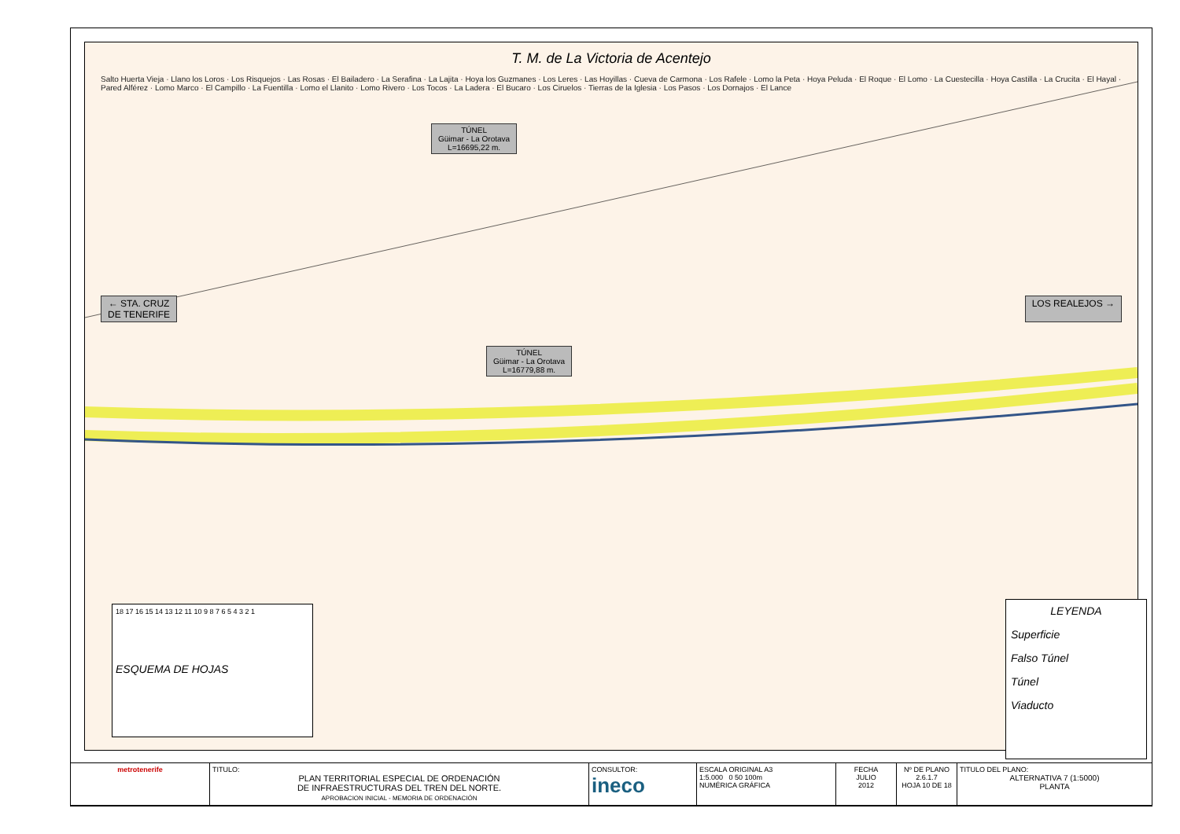T. M. de La Victoria de Acentejo
Salto Huerta Vieja · Llano los Loros · Los Risquejos · Las Rosas · El Bailadero · La Serafina · La Lajita · Hoya los Guzmanes · Los Leres · Las Hoyillas · Cueva de Carmona · Los Rafele · Lomo la Peta · Hoya Peluda · El Roque · El Lomo · La Cuestecilla · Hoya Castilla · La Crucita · El Hayal · Pared Alférez · Lomo Marco · El Campillo · La Fuentilla · Lomo el Llanito · Lomo Rivero · Los Tocos · La Ladera · El Bucaro · Los Ciruelos · Tierras de la Iglesia · Los Pasos · Los Dornajos · El Lance
TÚNEL
Güimar - La Orotava
L=16695,22 m.
← STA. CRUZ
DE TENERIFE LOS REALEJOS →
TÚNEL
Güimar - La Orotava
L=16779,88 m.
18 17 16 15 14 13 12 11 10 9 8 7 6 5 4 3 2 1
ESQUEMA DE HOJAS
LEYENDA
Superficie
Falso Túnel
Túnel
Viaducto
| metrotenerife | TITULO: PLAN TERRITORIAL ESPECIAL DE ORDENACIÓN DE INFRAESTRUCTURAS DEL TREN DEL NORTE. APROBACION INICIAL - MEMORIA DE ORDENACIÓN | CONSULTOR: ineco | ESCALA ORIGINAL A3 1:5.000 0 50 100m NUMÉRICA GRÁFICA | FECHA JULIO 2012 | Nº DE PLANO 2.6.1.7 HOJA 10 DE 18 | TITULO DEL PLANO: ALTERNATIVA 7 (1:5000) PLANTA |